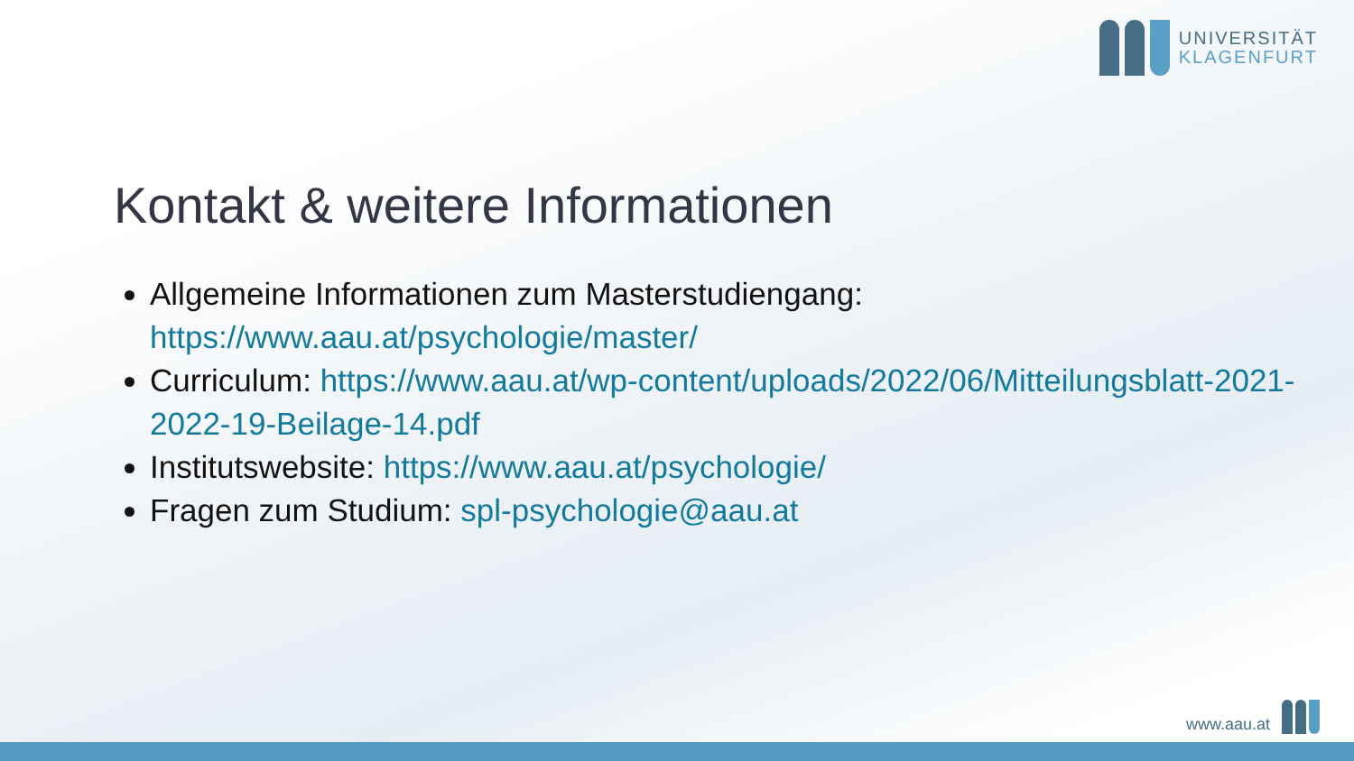UNIVERSITÄT
KLAGENFURT
Kontakt & weitere Informationen
Allgemeine Informationen zum Masterstudiengang: https://www.aau.at/psychologie/master/
Curriculum: https://www.aau.at/wp-content/uploads/2022/06/Mitteilungsblatt-2021-2022-19-Beilage-14.pdf
Institutswebsite: https://www.aau.at/psychologie/
Fragen zum Studium: spl-psychologie@aau.at
www.aau.at